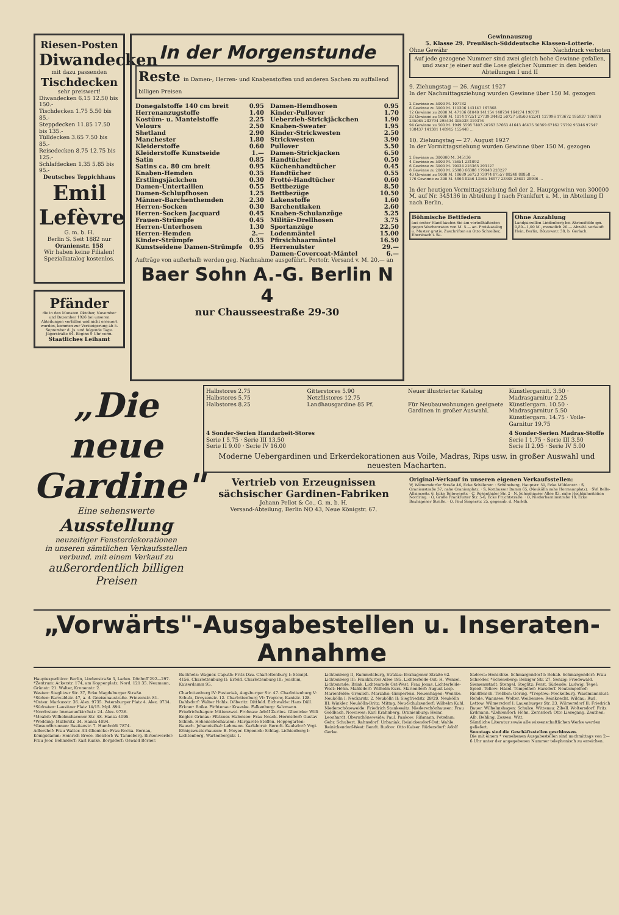Riesen-Posten
Diwandecken
mit dazu passenden
Tischdecken
sehr preiswert!
Diwandecken 6.15 12.50 bis 150.-
Tischdecken 1.75 5.50 bis 85.-
Steppdecken 11.85 17.50 bis 135.-
Tülldecken 3.65 7.50 bis 85.-
Reisedecken 8.75 12.75 bis 125.-
Schlafdecken 1.35 5.85 bis 95.-
Deutsches Teppichhaus
Emil Lefèvre
G. m. b. H.
Berlin S. Seit 1882 nur
Oranienstr. 158
Wir haben keine Filialen!
Spezialkatalog kostenlos.
Pfänder
die in den Monaten Oktober, November und Dezember 1926 bei unseren Abteilungen verfallen und nicht erneuert wurden, kommen zur Versteigerung ab 5. September d. Js. und folgende Tage. Jägerstraße 64. Beginn 9 Uhr vorm.
Staatliches Leihamt
In der Morgenstunde
Reste in Damen-, Herren- und Knabenstoffen und anderen Sachen zu auffallend billigen Preisen
Donegalstoffe 140 cm breit 0.95
Herrenanzugstoffe 1.40
Kostüm- u. Mantelstoffe 2.25
Velours 2.50
Shetland 2.90
Manchester 1.80
Kleiderstoffe 0.60
Kleiderstoffe Kunstseide 1.—
Satin 0.85
Satins ca. 80 cm breit 0.95
Knaben-Hemden 0.35
Erstlingsjäckchen 0.30
Damen-Untertaillen 0.55
Damen-Schlupfhosen 1.25
Männer-Barchenthemden 2.30
Herren-Socken 0.30
Herren-Socken Jacquard 0.45
Frauen-Strümpfe 0.45
Herren-Unterhosen 1.30
Herren-Hemden 2.—
Kinder-Strümpfe 0.35
Kunstseidene Damen-Strümpfe 0.95
Damen-Hemdhosen 0.95
Kinder-Pullover 1.70
Ueberzieh-Strickjäckchen 1.90
Knaben-Sweater 1.95
Kinder-Strickwesten 2.50
Strickwesten 3.90
Pullover 5.50
Damen-Strickjacken 6.50
Handtücher 0.50
Küchenhandtücher 0.45
Handtücher 0.55
Frotté-Handtücher 0.60
Bettbezüge 8.50
Bettbezüge 10.50
Lakenstoffe 1.60
Barchentlaken 2.60
Knaben-Schulanzüge 5.25
Militär-Drellhosen 3.75
Sportanzüge 22.50
Lodenmäntel 15.00
Pfirsichhaarmäntel 16.50
Herrenulster 29.—
Damen-Covercoat-Mäntel 6.—
Aufträge von außerhalb werden geg. Nachnahme ausgeführt. Portofr. Versand v. M. 20.— an
Baer Sohn A.-G. Berlin N 4
nur Chausseestraße 29-30
Gewinnauszug
5. Klasse 29. Preußisch-Süddeutsche Klassen-Lotterie.
Ohne Gewähr Nachdruck verboten
Auf jede gezogene Nummer sind zwei gleich hohe Gewinne gefallen, und zwar je einer auf die Lose gleicher Nummer in den beiden Abteilungen I und II
9. Ziehungstag — 26. August 1927
In der Nachmittagsziehung wurden Gewinne über 150 M. gezogen
2 Gewinne zu 5000 M. 107182
6 Gewinne zu 3000 M. 110306 143147 167868
12 Gewinne zu 2000 M. 47106 61040 141154 148734 164274 190737
32 Gewinne zu 1000 M. 1014 17251 27739 34482 50727 58500 62241 127996 173672 185937 186870 235065 283794 295434 305038 319376
94 Gewinne zu 500 M. 1949 5598 7403 20763 37663 41643 46475 50369 67162 75792 95346 97547 108437 141381 148915 155448 …
10. Ziehungstag — 27. August 1927
In der Vormittagsziehung wurden Gewinne über 150 M. gezogen
2 Gewinne zu 300000 M. 345136
4 Gewinne zu 5000 M. 75651 231092
6 Gewinne zu 3000 M. 70034 225365 293127
8 Gewinne zu 2000 M. 25980 66388 179048 228227
40 Gewinne zu 1000 M. 18689 56723 73974 87557 88248 88858 …
176 Gewinne zu 300 M. 4864 8256 13565 16977 23408 23601 28936 …
In der heutigen Vormittagsziehung fiel der 2. Hauptgewinn von 300000 M. auf Nr. 345136 in Abteilung I nach Frankfurt a. M., in Abteilung II nach Berlin.
Böhmische Bettfedern
aus erster Hand kaufen Sie am vorteilhaftesten gegen Wochenraten von M. 5.— an. Preiskatalog u. Muster gratis. Zuschriften an Otto Schreiber, Ebersbach i. Sa.
Ohne Anzahlung
Landparzellen Lindenberg bei Ahrensfelde qm. 0,80—1,00 M., monatlich 20.— Abzahl. verkauft Hein, Berlin, Bötzowstr. 38, b. Gerlach.
„Die neue Gardine"
Eine sehenswerte
Ausstellung
neuzeitiger Fensterdekorationen
in unseren sämtlichen Verkaufsstellen verbund. mit einem Verkauf zu
außerordentlich billigen Preisen
Halbstores 2.75
Halbstores 5.75
Halbstores 8.25
Gitterstores 5.90
Netzfilstores 12.75
Landhausgardine 85 Pf.
Neuer illustrierter Katalog
Für Neubauwohnungen geeignete Gardinen in großer Auswahl.
Künstlergarnit. 3.50 · Madrasgarnitur 2.25
Künstlergarn. 10.50 · Madrasgarnitur 5.50
Künstlergarn. 14.75 · Voile-Garnitur 19.75
4 Sonder-Serien Handarbeit-Stores
Serie I 5.75 · Serie III 13.50
Serie II 9.00 · Serie IV 16.00
4 Sonder-Serien Madras-Stoffe
Serie I 1.75 · Serie III 3.50
Serie II 2.95 · Serie IV 5.00
Moderne Uebergardinen und Erkerdekorationen aus Voile, Madras, Rips usw. in großer Auswahl und neuesten Macharten.
Vertrieb von Erzeugnissen sächsischer Gardinen-Fabriken
Johann Pellot & Co., G. m. b. H.
Versand-Abteilung, Berlin NO 43, Neue Königstr. 67.
Original-Verkauf in unseren eigenen Verkaufsstellen:
W, Wilmersdorfer Straße 46, Ecke Schillerstr. · Schöneberg, Hauptstr. 50, Ecke Mühlenstr. · S, Oranienstraße 37, nahe Oranienplatz. · S, Kottbusser Damm 65, (Neukölln nahe Hermannplatz). · SW, Belle-Alliancestr. 6, Ecke Teltowerstr. · C, Rosenthaler Str. 2 · N, Schönhauser Allee 83, nahe Hochbahnstation Nordring. · O, Große Frankfurter Str. 5-6, Ecke Fruchtstraße. · O, Niederbarnimstraße 18, Ecke Boxhagener Straße. · O, Paul Singerstr. 25, gegenüb. d. Markth.
„Vorwärts"-Ausgabestellen u. Inseraten-Annahme
Hauptexpedition: Berlin, Lindenstraße 3, Laden. Dönhoff 292—297.
*Zentrum: Ackerstr. 174, am Koppenplatz. Nord. 121 35. Neumann, Grünstr. 21. Walter, Kronenstr. 2.
Westen: Steglitzer Str. 37, Ecke Magdeburger Straße.
*Süden: Barwaldstr. 47, a. d. Gneisenaustraße. Prinzenstr. 81.
*Osten: Markusstr. 36. Alex. 9735. Petersburger Platz 4. Alex. 9734.
*Südosten: Lausitzer Platz 14/15. Mpl. 894.
*Nordosten: Immanuelkirchstr. 24. Alex. 9736.
*Moabit: Wilhelmshavener Str. 48. Hansa 4095.
*Wedding: Müllerstr. 34. Hansa 4094.
*Gesundbrunnen: Bastianstr. 7. Humboldt 7874.
Adlershof: Frau Walter. Alt-Glienicke: Frau Rocka. Bernau, Königsdamm: Heinrich Brose. Biesdorf: W. Tanneberg. Birkenwerder: Frau Joor. Bohnsdorf: Karl Kuske. Borgsdorf: Oswald Börner. Buchholz: Wagner. Caputh: Fritz Dau. Charlottenburg I: Steinpl. 4156. Charlottenburg II: Erfeld. Charlottenburg III: Joachim, Kaiserdamm 95.
Charlottenburg IV: Pusteriak, Augsburger Str. 47. Charlottenburg V: Schulz, Droysenstr. 12. Charlottenburg VI: Treptow, Kantstr. 128. Dahlsdorf: Walter Hohls. Döberitz: Dittfeld. Eichwalde: Hans Düll. Erkner: Boike. Fichtenau: Kraeske. Falkenberg: Salzmann. Friedrichshagen: Mittenzwei. Frohnau: Adolf Zurlies. Glienicke: Willi Engler. Grünau: Pfützner. Halensee: Frau Noack. Hermsdorf: Gustav Schleh. Hohenschönhausen: Margarete Steffen. Hoppegarten: Rausch. Johannisthal: Lehmann. Karlshorst: Berndt. Kaulsdorf: Vogt. Königswusterhausen: E. Meyer. Köpenick: Schlag. Lichtenberg I: Lichtenberg, Wartenbergstr. 1.
Lichtenberg II, Rummelsburg, Stralau: Boxhagener Straße 62. Lichtenberg III: Frankfurter Allee 185. Lichterfelde-Ost: H. Wenzel. Lichtenrade: Brink. Lichtenrade Ost-West: Frau Jonas. Lichterfelde-West: Höhn. Mahlsdorf: Wilhelm Kurz. Mariendorf: August Leip. Marienfelde: Greulich. Marzahn: Gimperlein. Neuenhagen: Wenske. Neukölln I: Neckarstr. 2. Neukölln II: Siegfriedstr. 28/29. Neukölln III: Winkler. Neukölln-Britz: Mittag. Neu-Schulzendorf: Wilhelm Kuhl. Niederschöneweide: Friedrich Stankewitz. Niederschönhausen: Frau Goldbach. Nowawes: Karl Krahnberg. Oranienburg: Heinr. Leonhardt. Oberschöneweide: Paul. Pankow: Rißmann. Potsdam: Gebr. Schubert. Rahnsdorf: Urbaniak. Reinickendorf-Ost: Wahle. Reinickendorf-West: Bendt. Rudow: Otto Kaiser. Rüdersdorf: Adolf Gerke.
Sadowa: Henschke. Schmargendorf I: Rehab. Schmargendorf: Frau Schröder. *Schöneberg: Belziger Str. 27. Senzig: Friedewald. Siemensstadt: Stengel. Steglitz: Ferst. Südende: Ludwig. Tegel: Spieß. Teltow: Häsel. Tempelhof: Harsdorf. Neutempelhof: Rindfleisch. Trebbin: Göring. *Treptow: Meckelburg. Waidmannslust: Rohde. Wannsee: Wolter. Weißensee: Reinknecht. Wildau: Rud. Lettow. Wilmersdorf I: Lauenburger Str. 23. Wilmersdorf II: Friedrich Bauer. Wilhelmshagen: Schulze. Wittenau: Zibell. Woltersdorf: Fritz Erdmann. *Zehlendorf: Höhn. Zernsdorf: Otto Liesegang. Zeuthen: Alb. Behling. Zossen: Witt.
Sämtliche Literatur sowie alle wissenschaftlichen Werke werden geliefert.
Sonntags sind die Geschäftsstellen geschlossen.
Die mit einem * versehenen Ausgabestellen sind nachmittags von 2—6 Uhr unter der angegebenen Nummer telephonisch zu erreichen.